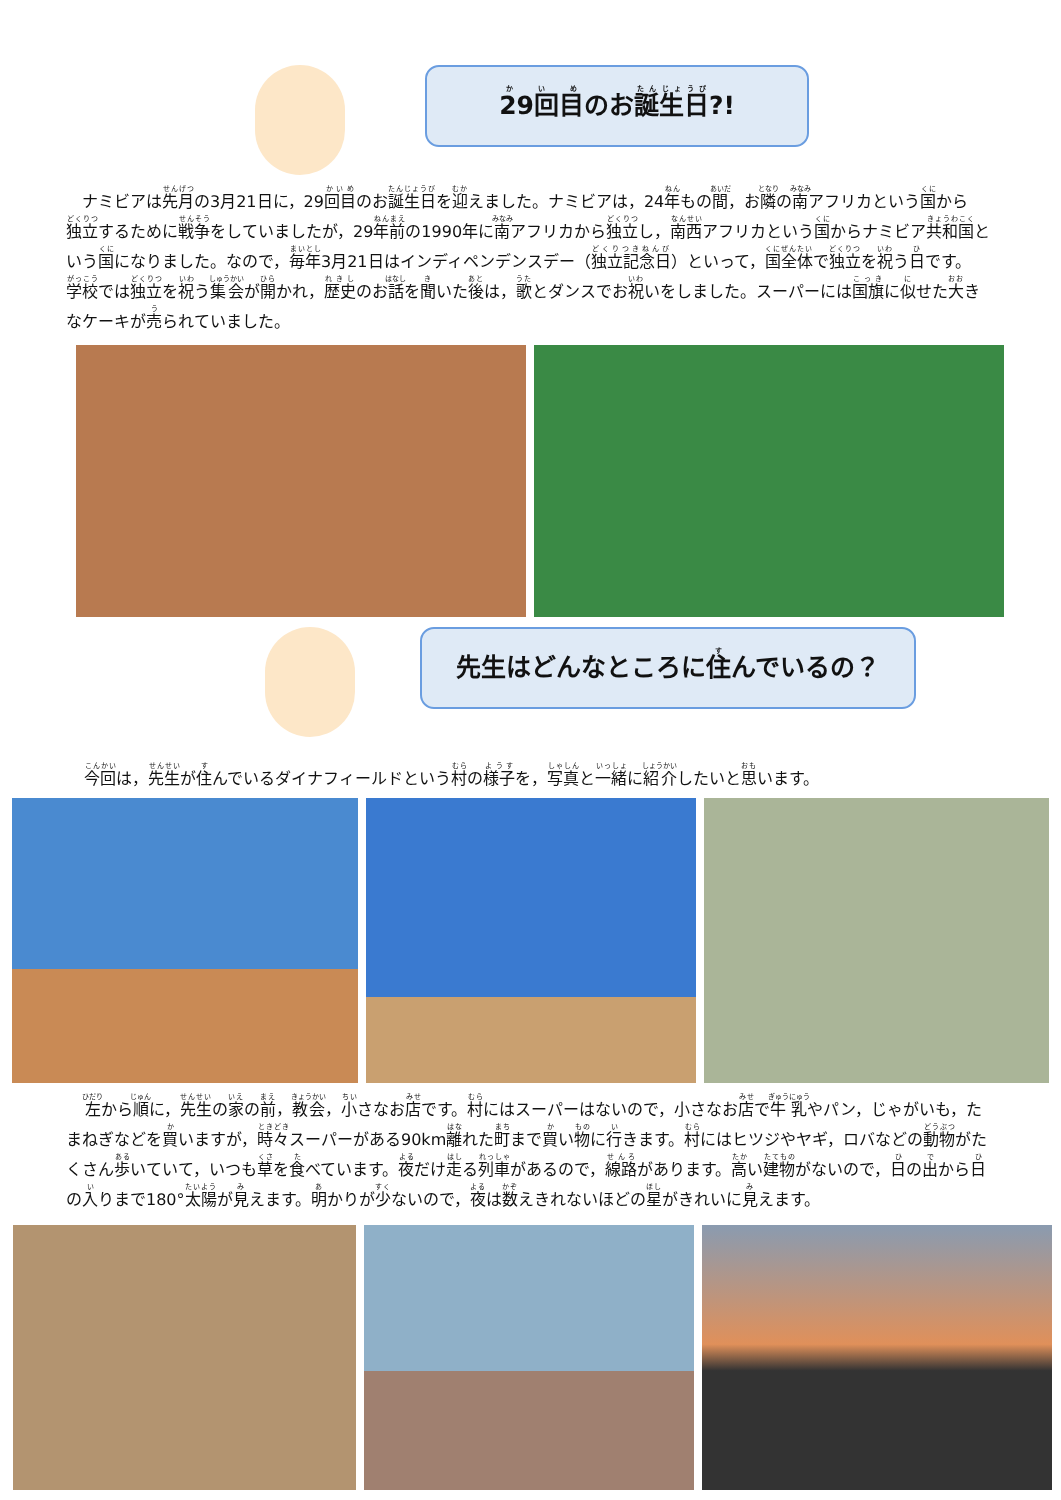29回目のお誕生日?!
ナミビアは先月の3月21日に，29回目のお誕生日を迎えました。ナミビアは，24年もの間，お隣の南アフリカという国から独立するために戦争をしていましたが，29年前の1990年に南アフリカから独立し，南西アフリカという国からナミビア共和国という国になりました。なので，毎年3月21日はインディペンデンスデー（独立記念日）といって，国全体で独立を祝う日です。学校では独立を祝う集会が開かれ，歴史のお話を聞いた後は，歌とダンスでお祝いをしました。スーパーには国旗に似せた大きなケーキが売られていました。
先生はどんなところに住んでいるの？
今回は，先生が住んでいるダイナフィールドという村の様子を，写真と一緒に紹介したいと思います。
左から順に，先生の家の前，教会，小さなお店です。村にはスーパーはないので，小さなお店で牛乳やパン，じゃがいも，たまねぎなどを買いますが，時々スーパーがある90km離れた町まで買い物に行きます。村にはヒツジやヤギ，ロバなどの動物がたくさん歩いていて，いつも草を食べています。夜だけ走る列車があるので，線路があります。高い建物がないので，日の出から日の入りまで180°太陽が見えます。明かりが少ないので，夜は数えきれないほどの星がきれいに見えます。